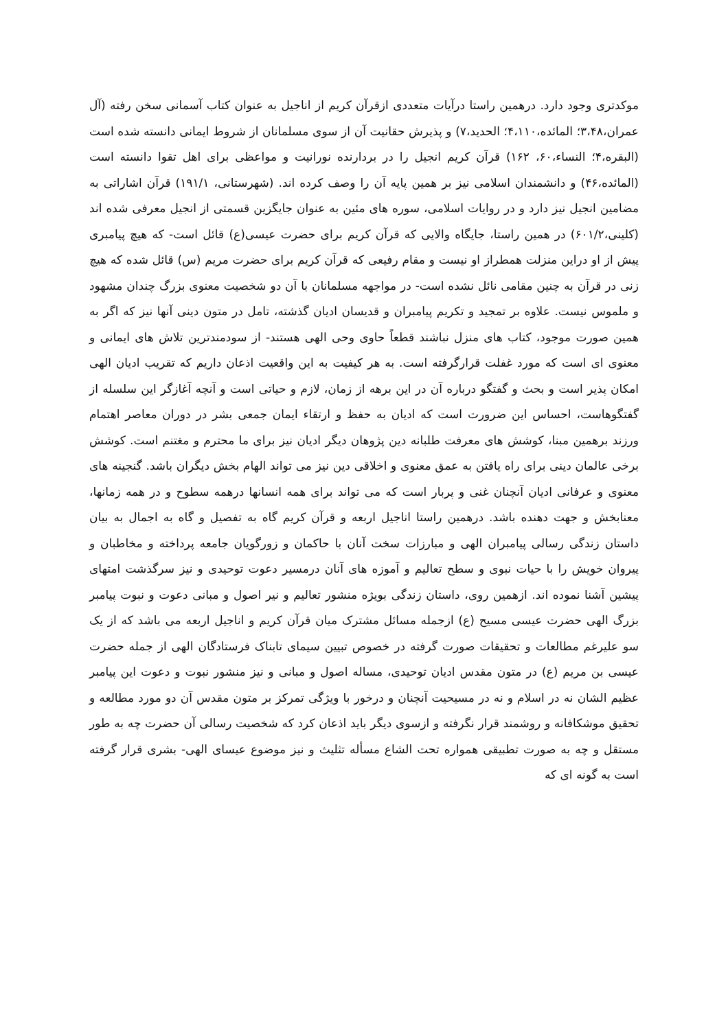موکدتری وجود دارد. درهمین راستا درآیات متعددی ازقرآن کریم از اناجیل به عنوان کتاب آسمانی سخن رفته (آل عمران،۳،۴۸؛ المائده،۴،۱۱۰؛ الحدید،۷) و پذیرش حقانیت آن از سوی مسلمانان از شروط ایمانی دانسته شده است (البقره،۴؛ النساء،۶۰، ۱۶۲) قرآن کریم انجیل را در بردارنده نورانیت و مواعظی برای اهل تقوا دانسته است (المائده،۴۶) و دانشمندان اسلامی نیز بر همین پایه آن را وصف کرده اند. (شهرستانی، ۱۹۱/۱) قرآن اشاراتی به مضامین انجیل نیز دارد و در روایات اسلامی، سوره های مئین به عنوان جایگزین قسمتی از انجیل معرفی شده اند (کلینی،۶۰۱/۲) در همین راستا، جایگاه والایی که قرآن کریم برای حضرت عیسی(ع) قائل است- که هیچ پیامبری پیش از او دراین منزلت همطراز او نیست و مقام رفیعی که قرآن کریم برای حضرت مریم (س) قائل شده که هیچ زنی در قرآن به چنین مقامی نائل نشده است- در مواجهه مسلمانان با آن دو شخصیت معنوی بزرگ چندان مشهود و ملموس نیست. علاوه بر تمجید و تکریم پیامبران و قدیسان ادیان گذشته، تامل در متون دینی آنها نیز که اگر به همین صورت موجود، کتاب های منزل نباشند قطعاً حاوی وحی الهی هستند- از سودمندترین تلاش های ایمانی و معنوی ای است که مورد غفلت قرارگرفته است. به هر کیفیت به این واقعیت اذعان داریم که تقریب ادیان الهی امکان پذیر است و بحث و گفتگو درباره آن در این برهه از زمان، لازم و حیاتی است و آنچه آغازگر این سلسله از گفتگوهاست، احساس این ضرورت است که ادیان به حفظ و ارتقاء ایمان جمعی بشر در دوران معاصر اهتمام ورزند برهمین مبنا، کوشش های معرفت طلبانه دین پژوهان دیگر ادیان نیز برای ما محترم و مغتنم است. کوشش برخی عالمان دینی برای راه یافتن به عمق معنوی و اخلاقی دین نیز می تواند الهام بخش دیگران باشد. گنجینه های معنوی و عرفانی ادیان آنچنان غنی و پربار است که می تواند برای همه انسانها درهمه سطوح و در همه زمانها، معنابخش و جهت دهنده باشد. درهمین راستا اناجیل اربعه و قرآن کریم گاه به تفصیل و گاه به اجمال به بیان داستان زندگی رسالی پیامبران الهی و مبارزات سخت آنان با حاکمان و زورگویان جامعه پرداخته و مخاطبان و پیروان خویش را با حیات نبوی و سطح تعالیم و آموزه های آنان درمسیر دعوت توحیدی و نیز سرگذشت امتهای پیشین آشنا نموده اند. ازهمین روی، داستان زندگی بویژه منشور تعالیم و نیر اصول و مبانی دعوت و نبوت پیامبر بزرگ الهی حضرت عیسی مسیح (ع) ازجمله مسائل مشترک میان قرآن کریم و اناجیل اربعه می باشد که از یک سو علیرغم مطالعات و تحقیقات صورت گرفته در خصوص تبیین سیمای تابناک فرستادگان الهی از جمله حضرت عیسی بن مریم (ع) در متون مقدس ادیان توحیدی، مساله اصول و مبانی و نیز منشور نبوت و دعوت این پیامبر عظیم الشان نه در اسلام و نه در مسیحیت آنچنان و درخور با ویژگی تمرکز بر متون مقدس آن دو مورد مطالعه و تحقیق موشکافانه و روشمند قرار نگرفته و ازسوی دیگر باید اذعان کرد که شخصیت رسالی آن حضرت چه به طور مستقل و چه به صورت تطبیقی همواره تحت الشاع مسأله تثلیث و نیز موضوع عیسای الهی- بشری قرار گرفته است به گونه ای که